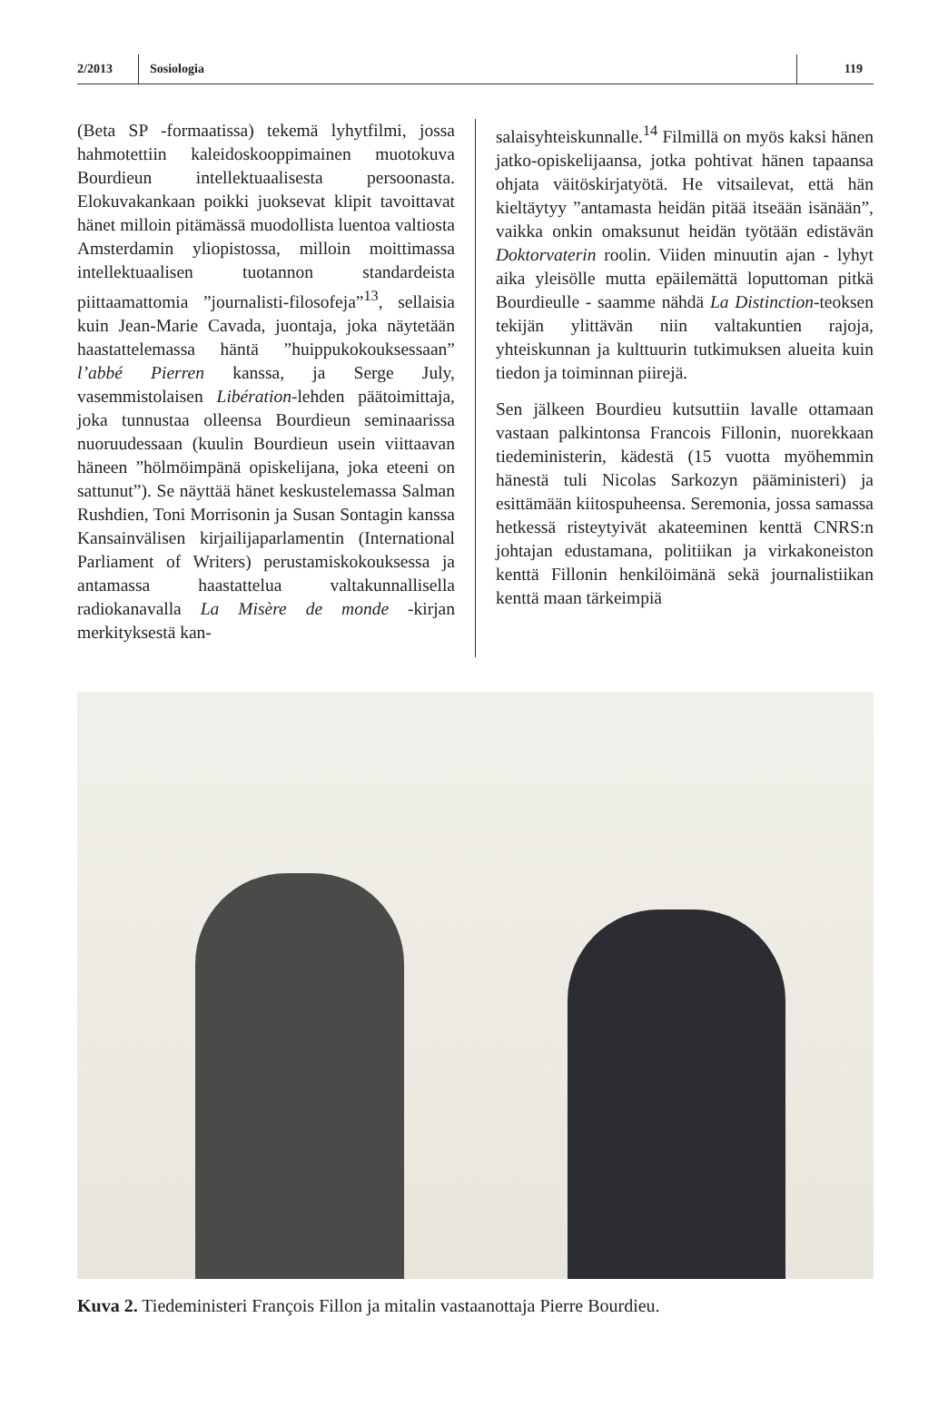2/2013 Sosiologia 119
(Beta SP -formaatissa) tekemä lyhytfilmi, jossa hahmotettiin kaleidoskooppimainen muotokuva Bourdieun intellektuaalisesta persoonasta. Elokuvakankaan poikki juoksevat klipit tavoittavat hänet milloin pitämässä muodollista luentoa valtiosta Amsterdamin yliopistossa, milloin moittimassa intellektuaalisen tuotannon standardeista piittaamattomia ”journalisti-filosofeja”<sup>13</sup>, sellaisia kuin Jean-Marie Cavada, juontaja, joka näytetään haastattelemassa häntä ”huippukokouksessaan” l’abbé Pierren kanssa, ja Serge July, vasemmistolaisen Libération-lehden päätoimittaja, joka tunnustaa olleensa Bourdieun seminaarissa nuoruudessaan (kuulin Bourdieun usein viittaavan häneen ”hölmöimpänä opiskelijana, joka eteeni on sattunut”). Se näyttää hänet keskustelemassa Salman Rushdien, Toni Morrisonin ja Susan Sontagin kanssa Kansainvälisen kirjailijaparlamentin (International Parliament of Writers) perustamiskokouksessa ja antamassa haastattelua valtakunnallisella radiokanavalla La Misère de monde -kirjan merkityksestä kan-
salaisyhteiskunnalle.<sup>14</sup> Filmillä on myös kaksi hänen jatko-opiskelijaansa, jotka pohtivat hänen tapaansa ohjata väitöskirjatyötä. He vitsailevat, että hän kieltäytyy ”antamasta heidän pitää itseään isänään”, vaikka onkin omaksunut heidän työtään edistävän Doktorvaterin roolin. Viiden minuutin ajan - lyhyt aika yleisölle mutta epäilemättä loputtoman pitkä Bourdieulle - saamme nähdä La Distinction-teoksen tekijän ylittävän niin valtakuntien rajoja, yhteiskunnan ja kulttuurin tutkimuksen alueita kuin tiedon ja toiminnan piirejä.
Sen jälkeen Bourdieu kutsuttiin lavalle ottamaan vastaan palkintonsa Francois Fillonin, nuorekkaan tiedeministerin, kädestä (15 vuotta myöhemmin hänestä tuli Nicolas Sarkozyn pääministeri) ja esittämään kiitospuheensa. Seremonia, jossa samassa hetkessä risteytyivät akateeminen kenttä CNRS:n johtajan edustamana, politiikan ja virkakoneiston kenttä Fillonin henkilöimänä sekä journalistiikan kenttä maan tärkeimpiä
Kuva 2. Tiedeministeri François Fillon ja mitalin vastaanottaja Pierre Bourdieu.